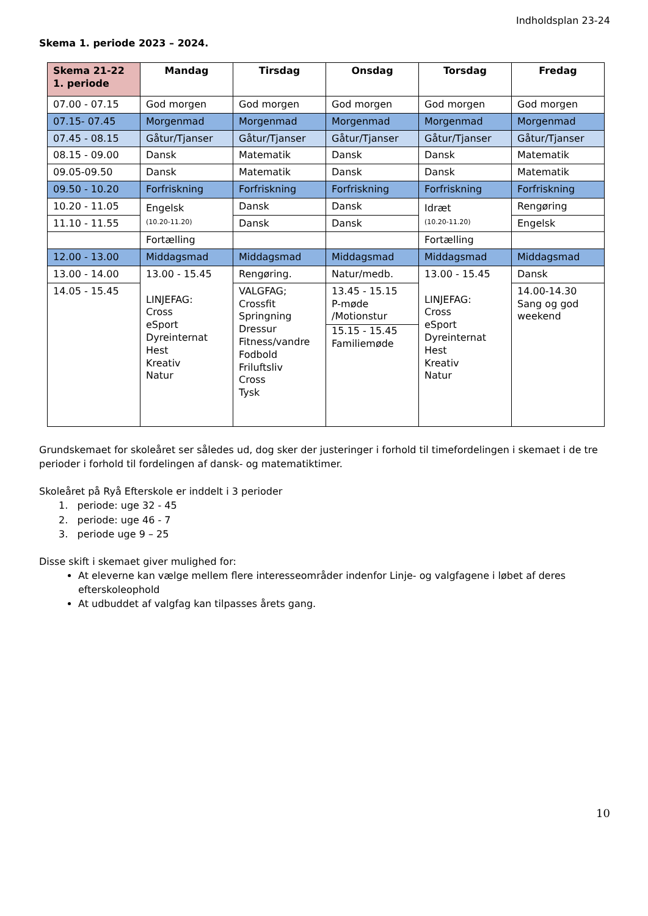Indholdsplan 23-24
Skema 1. periode 2023 – 2024.
| Skema 21-22 1. periode | Mandag | Tirsdag | Onsdag | Torsdag | Fredag |
| --- | --- | --- | --- | --- | --- |
| 07.00 - 07.15 | God morgen | God morgen | God morgen | God morgen | God morgen |
| 07.15- 07.45 | Morgenmad | Morgenmad | Morgenmad | Morgenmad | Morgenmad |
| 07.45 - 08.15 | Gåtur/Tjanser | Gåtur/Tjanser | Gåtur/Tjanser | Gåtur/Tjanser | Gåtur/Tjanser |
| 08.15 - 09.00 | Dansk | Matematik | Dansk | Dansk | Matematik |
| 09.05-09.50 | Dansk | Matematik | Dansk | Dansk | Matematik |
| 09.50 - 10.20 | Forfriskning | Forfriskning | Forfriskning | Forfriskning | Forfriskning |
| 10.20 - 11.05 | Engelsk (10.20-11.20) | Dansk | Dansk | Idræt (10.20-11.20) | Rengøring |
| 11.10 - 11.55 | | Dansk | Dansk | | Engelsk |
| | Fortælling | | | Fortælling | |
| 12.00 - 13.00 | Middagsmad | Middagsmad | Middagsmad | Middagsmad | Middagsmad |
| 13.00 - 14.00 | 13.00 - 15.45 LINJEFAG: Cross eSport Dyreinternat Hest Kreativ Natur | Rengøring. | Natur/medb. | 13.00 - 15.45 LINJEFAG: Cross eSport Dyreinternat Hest Kreativ Natur | Dansk |
| 14.05 - 15.45 | | VALGFAG; Crossfit Springning Dressur Fitness/vandre Fodbold Friluftsliv Cross Tysk | 13.45 - 15.15 P-møde /Motionstur 15.15 - 15.45 Familiemøde | | 14.00-14.30 Sang og god weekend |
Grundskemaet for skoleåret ser således ud, dog sker der justeringer i forhold til timefordelingen i skemaet i de tre perioder i forhold til fordelingen af dansk- og matematiktimer.
Skoleåret på Ryå Efterskole er inddelt i 3 perioder
1. periode: uge 32 - 45
2. periode: uge 46 - 7
3. periode uge 9 – 25
Disse skift i skemaet giver mulighed for:
At eleverne kan vælge mellem flere interesseområder indenfor Linje- og valgfagene i løbet af deres efterskoleophold
At udbuddet af valgfag kan tilpasses årets gang.
10